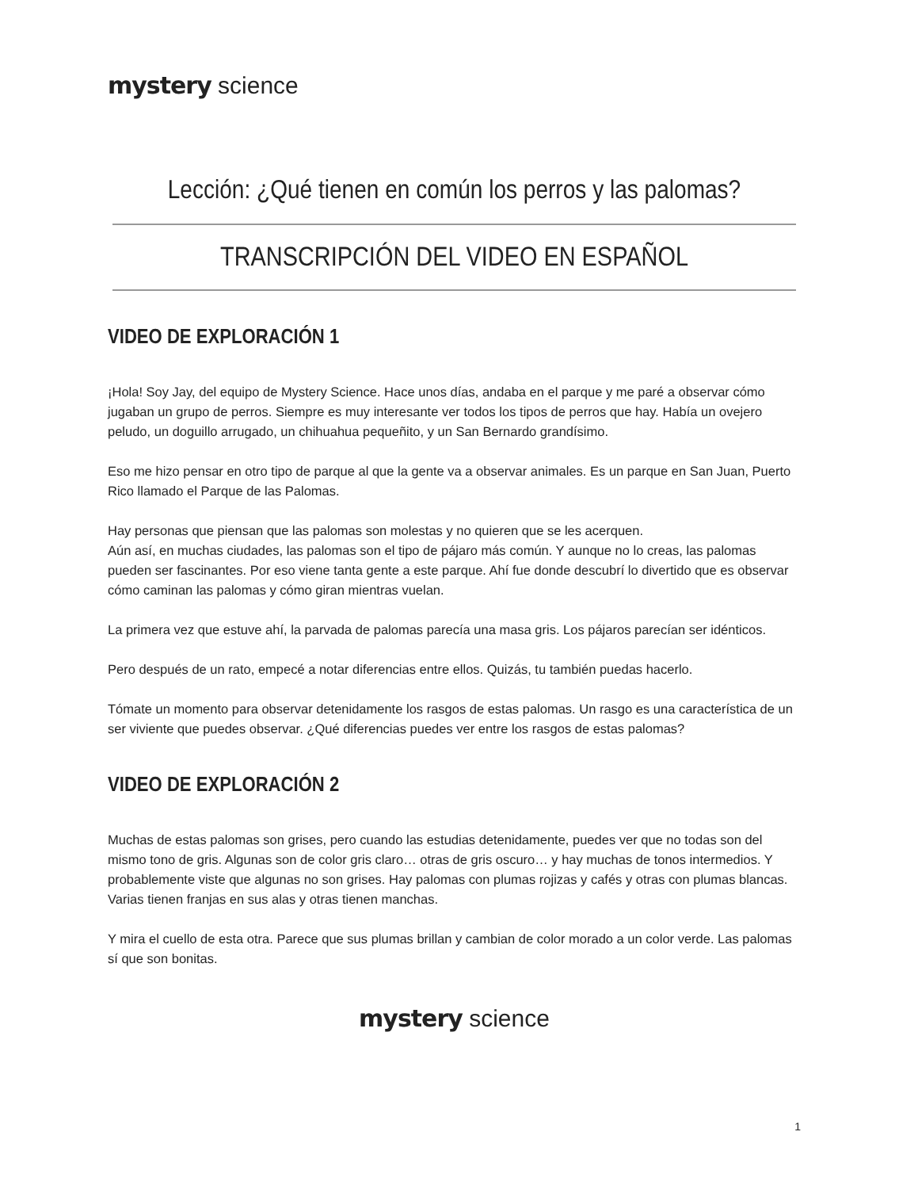mystery science
Lección: ¿Qué tienen en común los perros y las palomas?
TRANSCRIPCIÓN DEL VIDEO EN ESPAÑOL
VIDEO DE EXPLORACIÓN 1
¡Hola! Soy Jay, del equipo de Mystery Science. Hace unos días, andaba en el parque y me paré a observar cómo jugaban un grupo de perros. Siempre es muy interesante ver todos los tipos de perros que hay. Había un ovejero peludo, un doguillo arrugado, un chihuahua pequeñito, y un San Bernardo grandísimo.
Eso me hizo pensar en otro tipo de parque al que la gente va a observar animales. Es un parque en San Juan, Puerto Rico llamado el Parque de las Palomas.
Hay personas que piensan que las palomas son molestas y no quieren que se les acerquen.
Aún así, en muchas ciudades, las palomas son el tipo de pájaro más común. Y aunque no lo creas, las palomas pueden ser fascinantes. Por eso viene tanta gente a este parque. Ahí fue donde descubrí lo divertido que es observar cómo caminan las palomas y cómo giran mientras vuelan.
La primera vez que estuve ahí, la parvada de palomas parecía una masa gris. Los pájaros parecían ser idénticos.
Pero después de un rato, empecé a notar diferencias entre ellos. Quizás, tu también puedas hacerlo.
Tómate un momento para observar detenidamente los rasgos de estas palomas. Un rasgo es una característica de un ser viviente que puedes observar. ¿Qué diferencias puedes ver entre los rasgos de estas palomas?
VIDEO DE EXPLORACIÓN 2
Muchas de estas palomas son grises, pero cuando las estudias detenidamente, puedes ver que no todas son del mismo tono de gris. Algunas son de color gris claro… otras de gris oscuro… y hay muchas de tonos intermedios. Y probablemente viste que algunas no son grises. Hay palomas con plumas rojizas y cafés y otras con plumas blancas. Varias tienen franjas en sus alas y otras tienen manchas.
Y mira el cuello de esta otra. Parece que sus plumas brillan y cambian de color morado a un color verde. Las palomas sí que son bonitas.
mystery science
1